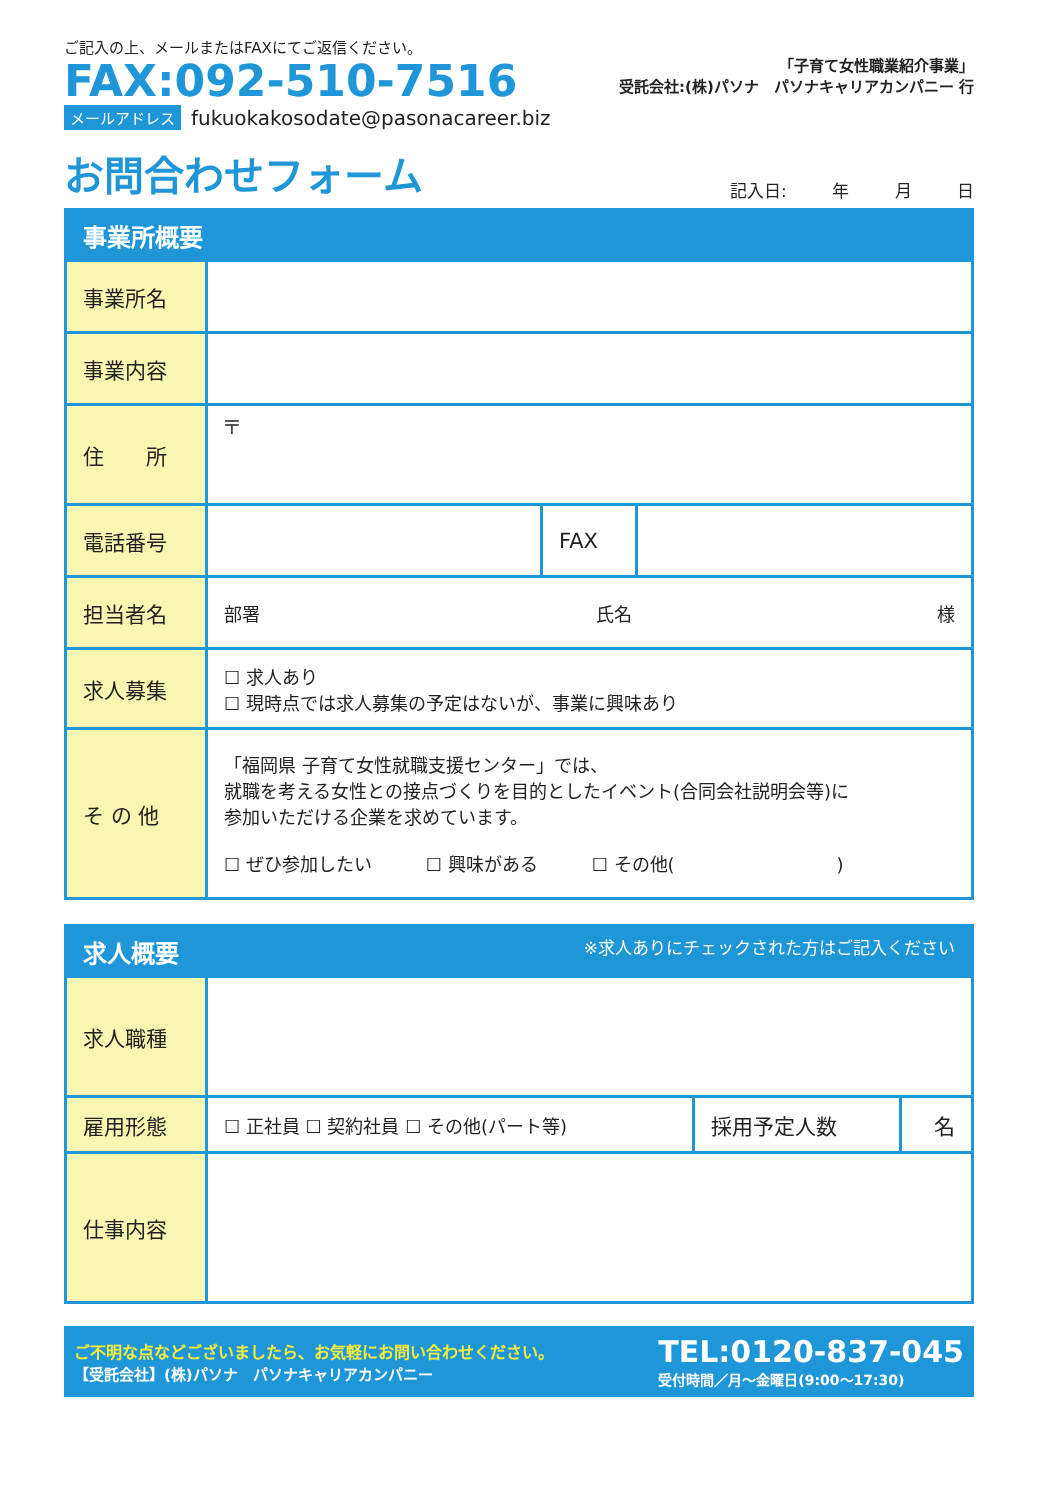ご記入の上、メールまたはFAXにてご返信ください。
FAX:092-510-7516
メールアドレス fukuokakosodate@pasonacareer.biz
「子育て女性職業紹介事業」
受託会社:(株)パソナ　パソナキャリアカンパニー 行
お問合わせフォーム
記入日: 年 月 日
| 事業所概要 | | | |
| --- | --- | --- | --- |
| 事業所名 | | | |
| 事業内容 | | | |
| 住 所 | 〒 | | |
| 電話番号 | | FAX | |
| 担当者名 | 部署 氏名 様 | | |
| 求人募集 | ☐ 求人あり ☐ 現時点では求人募集の予定はないが、事業に興味あり | | |
| そ の 他 | 「福岡県 子育て女性就職支援センター」では、 就職を考える女性との接点づくりを目的としたイベント(合同会社説明会等)に 参加いただける企業を求めています。 ☐ ぜひ参加したい ☐ 興味がある ☐ その他( ) | | |
| 求人概要 ※求人ありにチェックされた方はご記入ください | | | |
| --- | --- | --- | --- |
| 求人職種 | | | |
| 雇用形態 | ☐ 正社員 ☐ 契約社員 ☐ その他(パート等) | 採用予定人数 | 名 |
| 仕事内容 | | | |
ご不明な点などございましたら、お気軽にお問い合わせください。
【受託会社】(株)パソナ　パソナキャリアカンパニー
TEL:0120-837-045
受付時間／月～金曜日(9:00～17:30)